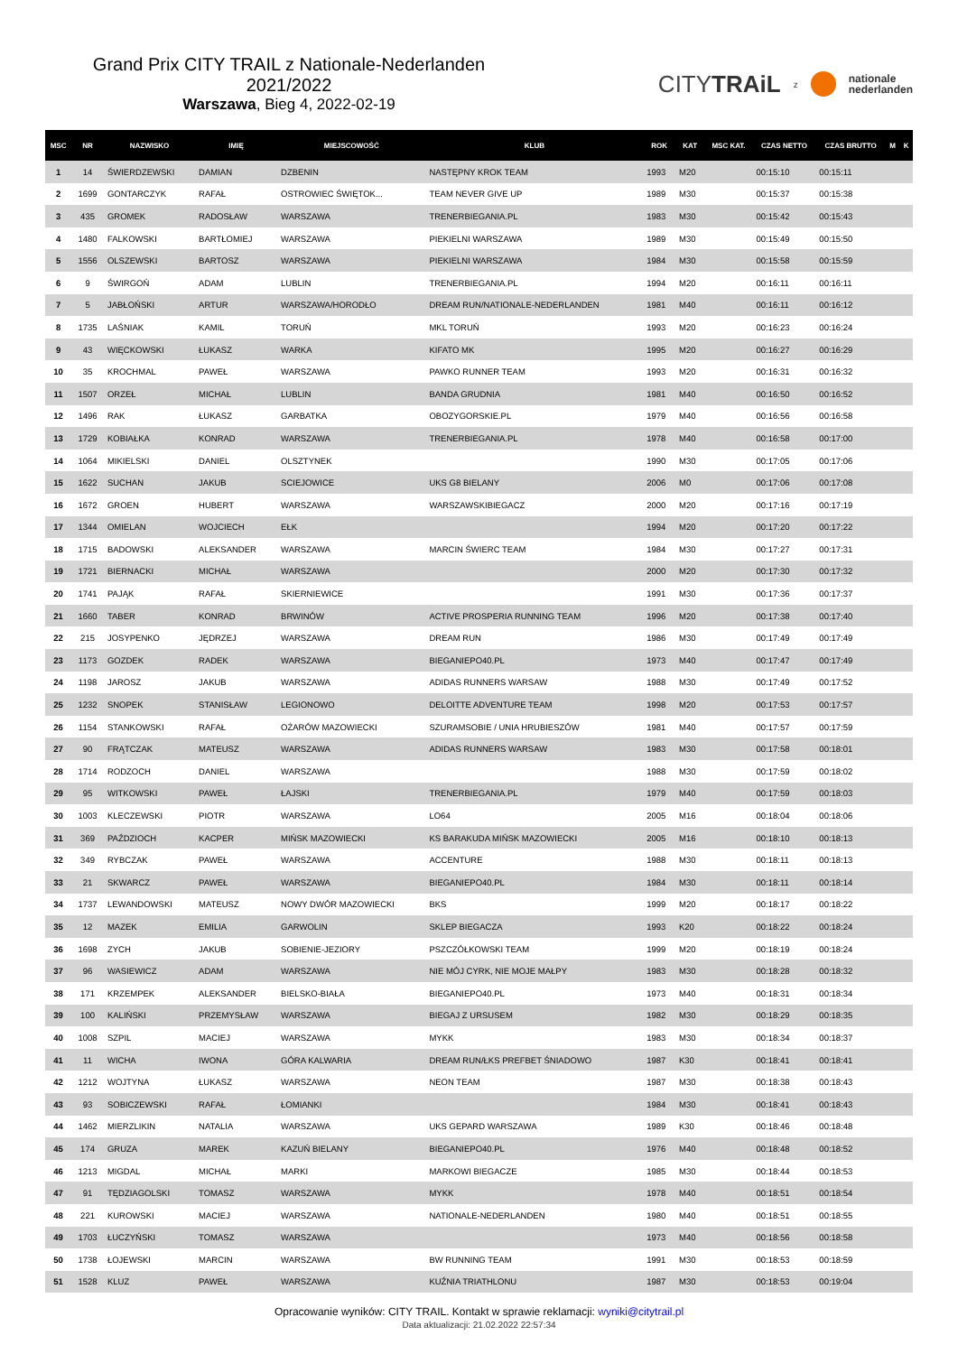Grand Prix CITY TRAIL z Nationale-Nederlanden 2021/2022
Warszawa, Bieg 4, 2022-02-19
CITYTRAiL z nationale
nederlanden
| MSC | NR | NAZWISKO | IMIĘ | MIEJSCOWOŚĆ | KLUB | ROK | KAT | MSC KAT. | CZAS NETTO | CZAS BRUTTO | M | K |
| --- | --- | --- | --- | --- | --- | --- | --- | --- | --- | --- | --- | --- |
| 1 | 14 | ŚWIERDZEWSKI | DAMIAN | DZBENIN | NASTĘPNY KROK TEAM | 1993 | M20 | | 00:15:10 | 00:15:11 | | |
| 2 | 1699 | GONTARCZYK | RAFAŁ | OSTROWIEC ŚWIĘTOK... | TEAM NEVER GIVE UP | 1989 | M30 | | 00:15:37 | 00:15:38 | | |
| 3 | 435 | GROMEK | RADOSŁAW | WARSZAWA | TRENERBIEGANIA.PL | 1983 | M30 | | 00:15:42 | 00:15:43 | | |
| 4 | 1480 | FALKOWSKI | BARTŁOMIEJ | WARSZAWA | PIEKIELNI WARSZAWA | 1989 | M30 | | 00:15:49 | 00:15:50 | | |
| 5 | 1556 | OLSZEWSKI | BARTOSZ | WARSZAWA | PIEKIELNI WARSZAWA | 1984 | M30 | | 00:15:58 | 00:15:59 | | |
| 6 | 9 | ŚWIRGOŃ | ADAM | LUBLIN | TRENERBIEGANIA.PL | 1994 | M20 | | 00:16:11 | 00:16:11 | | |
| 7 | 5 | JABŁOŃSKI | ARTUR | WARSZAWA/HORODŁO | DREAM RUN/NATIONALE-NEDERLANDEN | 1981 | M40 | | 00:16:11 | 00:16:12 | | |
| 8 | 1735 | LAŚNIAK | KAMIL | TORUŃ | MKL TORUŃ | 1993 | M20 | | 00:16:23 | 00:16:24 | | |
| 9 | 43 | WIĘCKOWSKI | ŁUKASZ | WARKA | KIFATO MK | 1995 | M20 | | 00:16:27 | 00:16:29 | | |
| 10 | 35 | KROCHMAL | PAWEŁ | WARSZAWA | PAWKO RUNNER TEAM | 1993 | M20 | | 00:16:31 | 00:16:32 | | |
| 11 | 1507 | ORZEŁ | MICHAŁ | LUBLIN | BANDA GRUDNIA | 1981 | M40 | | 00:16:50 | 00:16:52 | | |
| 12 | 1496 | RAK | ŁUKASZ | GARBATKA | OBOZYGORSKIE.PL | 1979 | M40 | | 00:16:56 | 00:16:58 | | |
| 13 | 1729 | KOBIAŁKA | KONRAD | WARSZAWA | TRENERBIEGANIA.PL | 1978 | M40 | | 00:16:58 | 00:17:00 | | |
| 14 | 1064 | MIKIELSKI | DANIEL | OLSZTYNEK | | 1990 | M30 | | 00:17:05 | 00:17:06 | | |
| 15 | 1622 | SUCHAN | JAKUB | SCIEJOWICE | UKS G8 BIELANY | 2006 | M0 | | 00:17:06 | 00:17:08 | | |
| 16 | 1672 | GROEN | HUBERT | WARSZAWA | WARSZAWSKIBIEGACZ | 2000 | M20 | | 00:17:16 | 00:17:19 | | |
| 17 | 1344 | OMIELAN | WOJCIECH | EŁK | | 1994 | M20 | | 00:17:20 | 00:17:22 | | |
| 18 | 1715 | BADOWSKI | ALEKSANDER | WARSZAWA | MARCIN ŚWIERC TEAM | 1984 | M30 | | 00:17:27 | 00:17:31 | | |
| 19 | 1721 | BIERNACKI | MICHAŁ | WARSZAWA | | 2000 | M20 | | 00:17:30 | 00:17:32 | | |
| 20 | 1741 | PAJĄK | RAFAŁ | SKIERNIEWICE | | 1991 | M30 | | 00:17:36 | 00:17:37 | | |
| 21 | 1660 | TABER | KONRAD | BRWINÓW | ACTIVE PROSPERIA RUNNING TEAM | 1996 | M20 | | 00:17:38 | 00:17:40 | | |
| 22 | 215 | JOSYPENKO | JĘDRZEJ | WARSZAWA | DREAM RUN | 1986 | M30 | | 00:17:49 | 00:17:49 | | |
| 23 | 1173 | GOZDEK | RADEK | WARSZAWA | BIEGANIEPO40.PL | 1973 | M40 | | 00:17:47 | 00:17:49 | | |
| 24 | 1198 | JAROSZ | JAKUB | WARSZAWA | ADIDAS RUNNERS WARSAW | 1988 | M30 | | 00:17:49 | 00:17:52 | | |
| 25 | 1232 | SNOPEK | STANISŁAW | LEGIONOWO | DELOITTE ADVENTURE TEAM | 1998 | M20 | | 00:17:53 | 00:17:57 | | |
| 26 | 1154 | STANKOWSKI | RAFAŁ | OŻARÓW MAZOWIECKI | SZURAMSOBIE / UNIA HRUBIESZÓW | 1981 | M40 | | 00:17:57 | 00:17:59 | | |
| 27 | 90 | FRĄTCZAK | MATEUSZ | WARSZAWA | ADIDAS RUNNERS WARSAW | 1983 | M30 | | 00:17:58 | 00:18:01 | | |
| 28 | 1714 | RODZOCH | DANIEL | WARSZAWA | | 1988 | M30 | | 00:17:59 | 00:18:02 | | |
| 29 | 95 | WITKOWSKI | PAWEŁ | ŁAJSKI | TRENERBIEGANIA.PL | 1979 | M40 | | 00:17:59 | 00:18:03 | | |
| 30 | 1003 | KLECZEWSKI | PIOTR | WARSZAWA | LO64 | 2005 | M16 | | 00:18:04 | 00:18:06 | | |
| 31 | 369 | PAŹDZIOCH | KACPER | MIŃSK MAZOWIECKI | KS BARAKUDA MIŃSK MAZOWIECKI | 2005 | M16 | | 00:18:10 | 00:18:13 | | |
| 32 | 349 | RYBCZAK | PAWEŁ | WARSZAWA | ACCENTURE | 1988 | M30 | | 00:18:11 | 00:18:13 | | |
| 33 | 21 | SKWARCZ | PAWEŁ | WARSZAWA | BIEGANIEPO40.PL | 1984 | M30 | | 00:18:11 | 00:18:14 | | |
| 34 | 1737 | LEWANDOWSKI | MATEUSZ | NOWY DWÓR MAZOWIECKI | BKS | 1999 | M20 | | 00:18:17 | 00:18:22 | | |
| 35 | 12 | MAZEK | EMILIA | GARWOLIN | SKLEP BIEGACZA | 1993 | K20 | | 00:18:22 | 00:18:24 | | |
| 36 | 1698 | ZYCH | JAKUB | SOBIENIE-JEZIORY | PSZCZÓŁKOWSKI TEAM | 1999 | M20 | | 00:18:19 | 00:18:24 | | |
| 37 | 96 | WASIEWICZ | ADAM | WARSZAWA | NIE MÓJ CYRK, NIE MOJE MAŁPY | 1983 | M30 | | 00:18:28 | 00:18:32 | | |
| 38 | 171 | KRZEMPEK | ALEKSANDER | BIELSKO-BIAŁA | BIEGANIEPO40.PL | 1973 | M40 | | 00:18:31 | 00:18:34 | | |
| 39 | 100 | KALIŃSKI | PRZEMYSŁAW | WARSZAWA | BIEGAJ Z URSUSEM | 1982 | M30 | | 00:18:29 | 00:18:35 | | |
| 40 | 1008 | SZPIL | MACIEJ | WARSZAWA | MYKK | 1983 | M30 | | 00:18:34 | 00:18:37 | | |
| 41 | 11 | WICHA | IWONA | GÓRA KALWARIA | DREAM RUN/ŁKS PREFBET ŚNIADOWO | 1987 | K30 | | 00:18:41 | 00:18:41 | | |
| 42 | 1212 | WOJTYNA | ŁUKASZ | WARSZAWA | NEON TEAM | 1987 | M30 | | 00:18:38 | 00:18:43 | | |
| 43 | 93 | SOBICZEWSKI | RAFAŁ | ŁOMIANKI | | 1984 | M30 | | 00:18:41 | 00:18:43 | | |
| 44 | 1462 | MIERZLIKIN | NATALIA | WARSZAWA | UKS GEPARD WARSZAWA | 1989 | K30 | | 00:18:46 | 00:18:48 | | |
| 45 | 174 | GRUZA | MAREK | KAZUŃ BIELANY | BIEGANIEPO40.PL | 1976 | M40 | | 00:18:48 | 00:18:52 | | |
| 46 | 1213 | MIGDAL | MICHAŁ | MARKI | MARKOWI BIEGACZE | 1985 | M30 | | 00:18:44 | 00:18:53 | | |
| 47 | 91 | TĘDZIAGOLSKI | TOMASZ | WARSZAWA | MYKK | 1978 | M40 | | 00:18:51 | 00:18:54 | | |
| 48 | 221 | KUROWSKI | MACIEJ | WARSZAWA | NATIONALE-NEDERLANDEN | 1980 | M40 | | 00:18:51 | 00:18:55 | | |
| 49 | 1703 | ŁUCZYŃSKI | TOMASZ | WARSZAWA | | 1973 | M40 | | 00:18:56 | 00:18:58 | | |
| 50 | 1738 | ŁOJEWSKI | MARCIN | WARSZAWA | BW RUNNING TEAM | 1991 | M30 | | 00:18:53 | 00:18:59 | | |
| 51 | 1528 | KLUZ | PAWEŁ | WARSZAWA | KUŹNIA TRIATHLONU | 1987 | M30 | | 00:18:53 | 00:19:04 | | |
Opracowanie wyników: CITY TRAIL. Kontakt w sprawie reklamacji: wyniki@citytrail.pl
Data aktualizacji: 21.02.2022 22:57:34